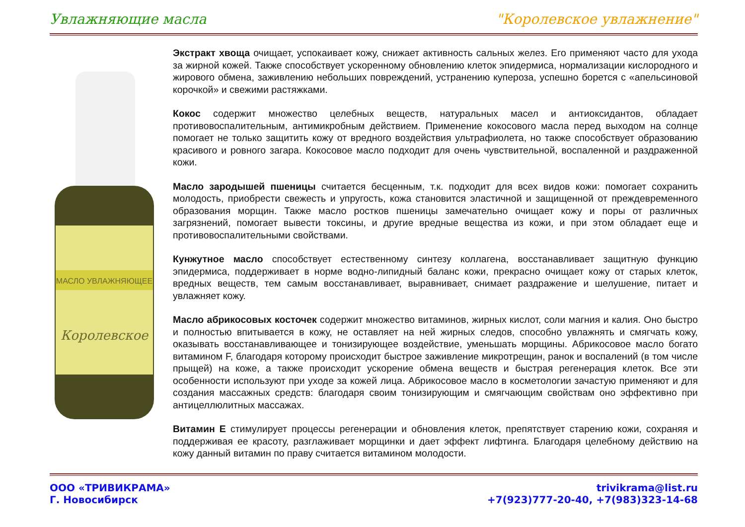Увлажняющие масла "Королевское увлажнение"
МАСЛО УВЛАЖНЯЮЩЕЕ
Королевское
Экстракт хвоща очищает, успокаивает кожу, снижает активность сальных желез. Его применяют часто для ухода за жирной кожей. Также способствует ускоренному обновлению клеток эпидермиса, нормализации кислородного и жирового обмена, заживлению небольших повреждений, устранению купероза, успешно борется с «апельсиновой корочкой» и свежими растяжками.
Кокос содержит множество целебных веществ, натуральных масел и антиоксидантов, обладает противовоспалительным, антимикробным действием. Применение кокосового масла перед выходом на солнце помогает не только защитить кожу от вредного воздействия ультрафиолета, но также способствует образованию красивого и ровного загара. Кокосовое масло подходит для очень чувствительной, воспаленной и раздраженной кожи.
Масло зародышей пшеницы считается бесценным, т.к. подходит для всех видов кожи: помогает сохранить молодость, приобрести свежесть и упругость, кожа становится эластичной и защищенной от преждевременного образования морщин. Также масло ростков пшеницы замечательно очищает кожу и поры от различных загрязнений, помогает вывести токсины, и другие вредные вещества из кожи, и при этом обладает еще и противовоспалительными свойствами.
Кунжутное масло способствует естественному синтезу коллагена, восстанавливает защитную функцию эпидермиса, поддерживает в норме водно-липидный баланс кожи, прекрасно очищает кожу от старых клеток, вредных веществ, тем самым восстанавливает, выравнивает, снимает раздражение и шелушение, питает и увлажняет кожу.
Масло абрикосовых косточек содержит множество витаминов, жирных кислот, соли магния и калия. Оно быстро и полностью впитывается в кожу, не оставляет на ней жирных следов, способно увлажнять и смягчать кожу, оказывать восстанавливающее и тонизирующее воздействие, уменьшать морщины. Абрикосовое масло богато витамином F, благодаря которому происходит быстрое заживление микротрещин, ранок и воспалений (в том числе прыщей) на коже, а также происходит ускорение обмена веществ и быстрая регенерация клеток. Все эти особенности используют при уходе за кожей лица. Абрикосовое масло в косметологии зачастую применяют и для создания массажных средств: благодаря своим тонизирующим и смягчающим свойствам оно эффективно при антицеллюлитных массажах.
Витамин Е стимулирует процессы регенерации и обновления клеток, препятствует старению кожи, сохраняя и поддерживая ее красоту, разглаживает морщинки и дает эффект лифтинга. Благодаря целебному действию на кожу данный витамин по праву считается витамином молодости.
ООО «ТРИВИКРАМА»
Г. Новосибирск
trivikrama@list.ru
+7(923)777-20-40, +7(983)323-14-68